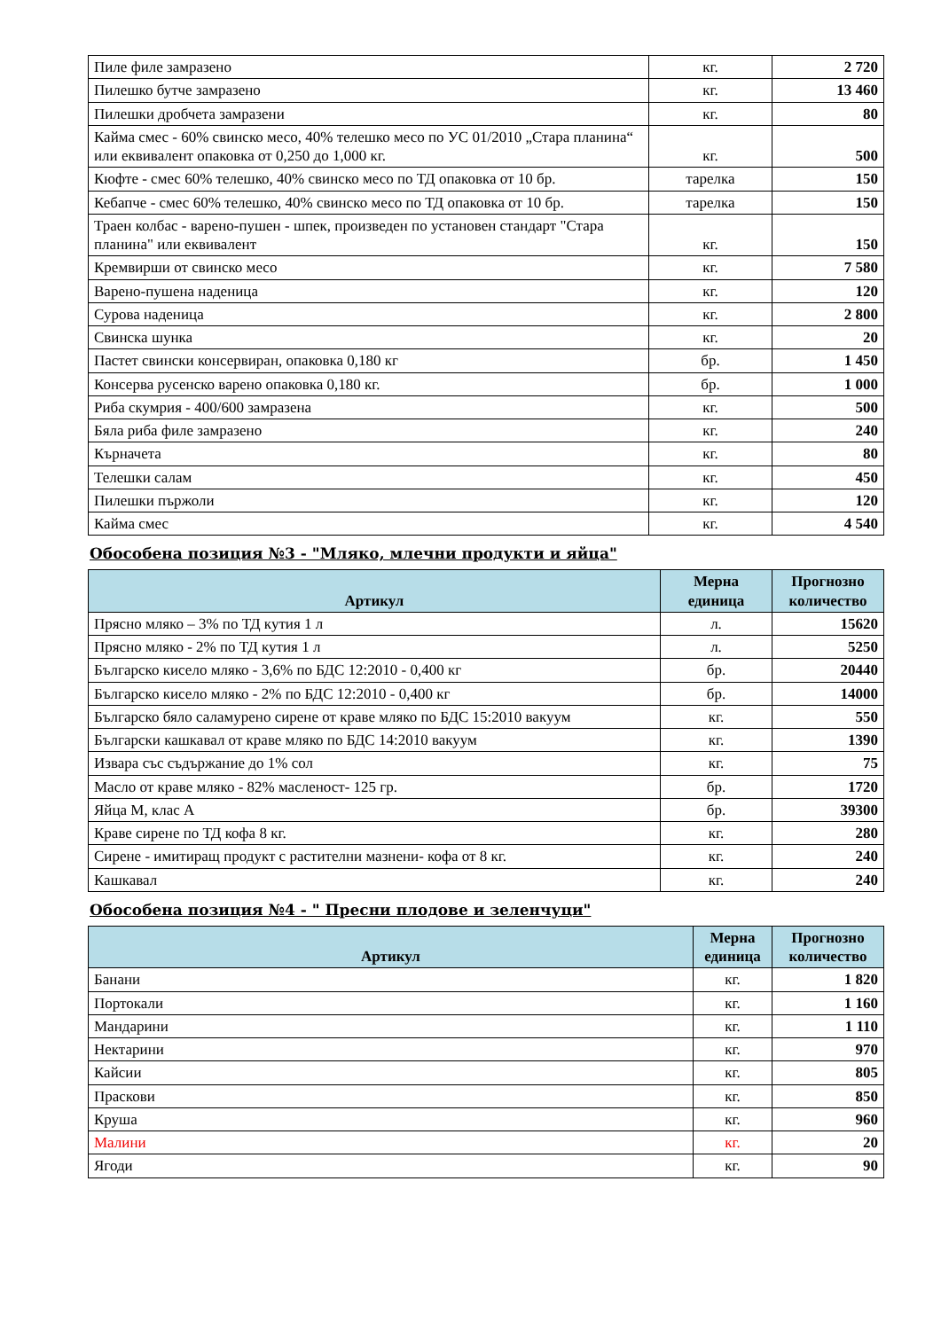| Пиле филе замразено | кг. | 2 720 |
| Пилешко бутче замразено | кг. | 13 460 |
| Пилешки дробчета замразени | кг. | 80 |
| Кайма смес - 60% свинско месо, 40% телешко месо по УС 01/2010 „Стара планина“ или еквивалент опаковка от 0,250 до 1,000 кг. | кг. | 500 |
| Кюфте - смес 60% телешко, 40% свинско месо по ТД опаковка от 10 бр. | тарелка | 150 |
| Кебапче - смес 60% телешко, 40% свинско месо по ТД опаковка от 10 бр. | тарелка | 150 |
| Траен колбас - варено-пушен - шпек, произведен по установен стандарт "Стара планина" или еквивалент | кг. | 150 |
| Кремвирши от свинско месо | кг. | 7 580 |
| Варено-пушена наденица | кг. | 120 |
| Сурова наденица | кг. | 2 800 |
| Свинска шунка | кг. | 20 |
| Пастет свински консервиран, опаковка 0,180 кг | бр. | 1 450 |
| Консерва русенско варено опаковка 0,180 кг. | бр. | 1 000 |
| Риба скумрия - 400/600 замразена | кг. | 500 |
| Бяла риба филе замразено | кг. | 240 |
| Кърначета | кг. | 80 |
| Телешки салам | кг. | 450 |
| Пилешки пържоли | кг. | 120 |
| Кайма смес | кг. | 4 540 |
Обособена позиция №3 - "Мляко, млечни продукти и яйца"
| Артикул | Мерна единица | Прогнозно количество |
| --- | --- | --- |
| Прясно мляко – 3% по ТД кутия 1 л | л. | 15620 |
| Прясно мляко - 2% по ТД кутия 1 л | л. | 5250 |
| Българско кисело мляко - 3,6% по БДС 12:2010 - 0,400 кг | бр. | 20440 |
| Българско кисело мляко - 2% по БДС 12:2010 - 0,400 кг | бр. | 14000 |
| Българско бяло саламурено сирене от краве мляко по БДС 15:2010 вакуум | кг. | 550 |
| Български кашкавал от краве мляко по БДС 14:2010 вакуум | кг. | 1390 |
| Извара със съдържание до 1% сол | кг. | 75 |
| Масло от краве мляко - 82% масленост- 125 гр. | бр. | 1720 |
| Яйца М, клас А | бр. | 39300 |
| Краве сирене по ТД кофа 8 кг. | кг. | 280 |
| Сирене - имитиращ продукт с растителни мазнени- кофа от 8 кг. | кг. | 240 |
| Кашкавал | кг. | 240 |
Обособена позиция №4 - " Пресни плодове и зеленчуци"
| Артикул | Мерна единица | Прогнозно количество |
| --- | --- | --- |
| Банани | кг. | 1 820 |
| Портокали | кг. | 1 160 |
| Мандарини | кг. | 1 110 |
| Нектарини | кг. | 970 |
| Кайсии | кг. | 805 |
| Праскови | кг. | 850 |
| Круша | кг. | 960 |
| Малини | кг. | 20 |
| Ягоди | кг. | 90 |